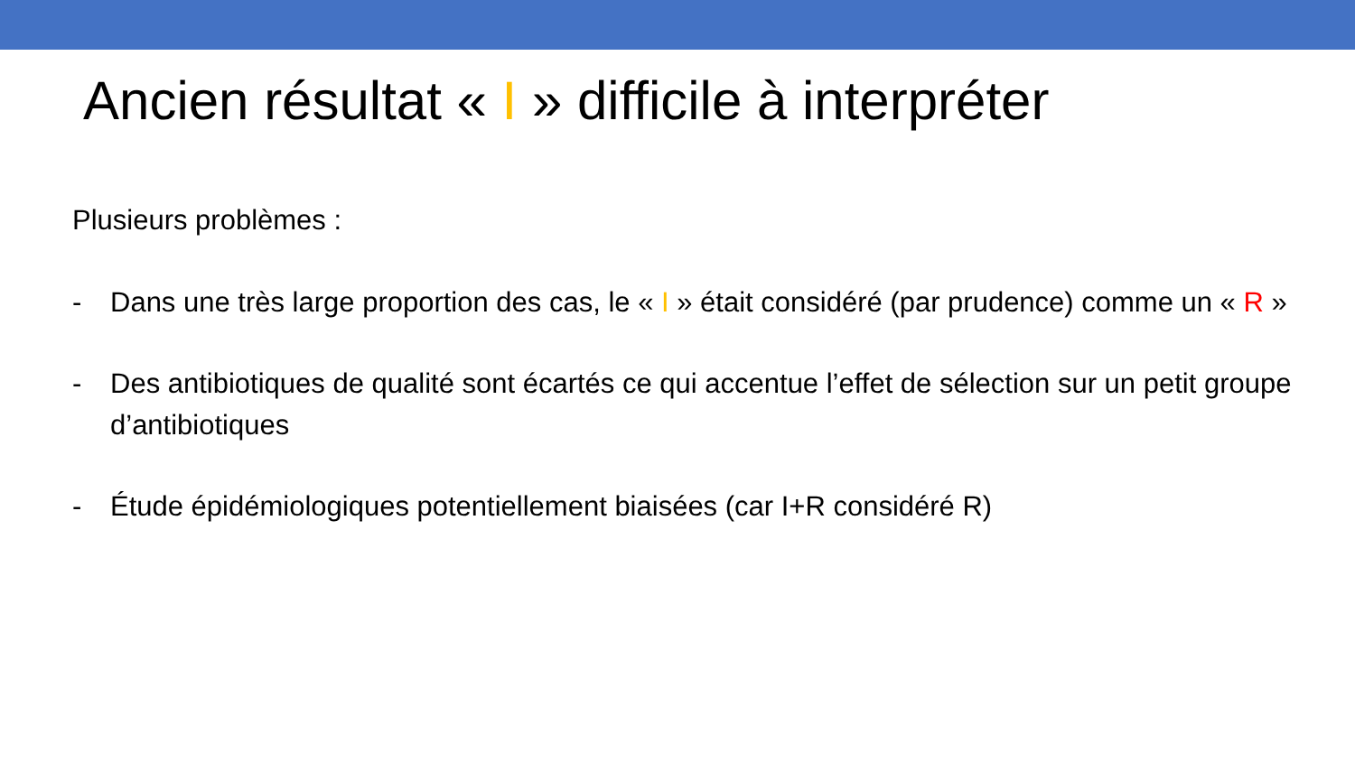Ancien résultat « I » difficile à interpréter
Plusieurs problèmes :
- Dans une très large proportion des cas, le « I » était considéré (par prudence) comme un « R »
- Des antibiotiques de qualité sont écartés ce qui accentue l’effet de sélection sur un petit groupe d’antibiotiques
- Étude épidémiologiques potentiellement biaisées (car I+R considéré R)